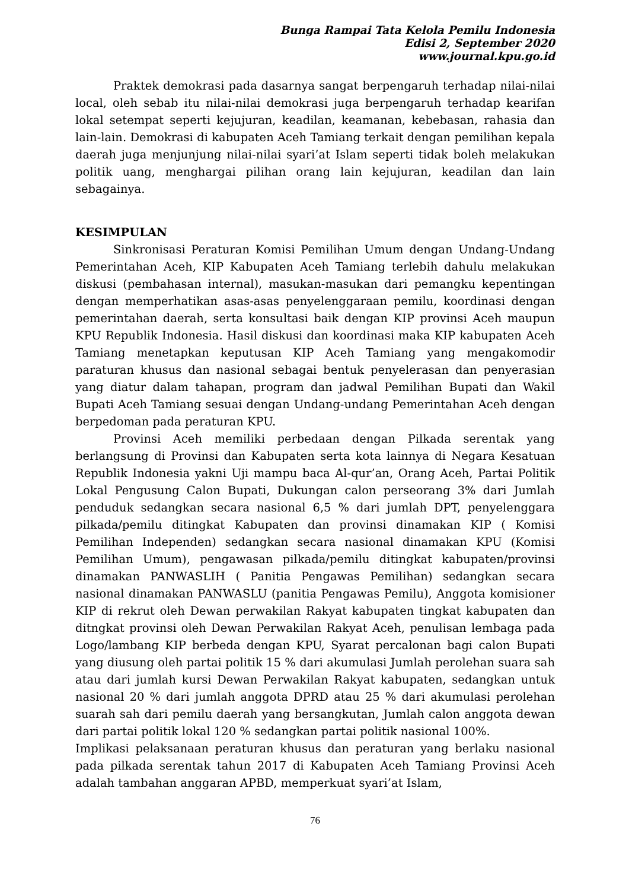Bunga Rampai Tata Kelola Pemilu Indonesia
Edisi 2, September 2020
www.journal.kpu.go.id
Praktek demokrasi pada dasarnya sangat berpengaruh terhadap nilai-nilai local, oleh sebab itu nilai-nilai demokrasi juga berpengaruh terhadap kearifan lokal setempat seperti kejujuran, keadilan, keamanan, kebebasan, rahasia dan lain-lain. Demokrasi di kabupaten Aceh Tamiang terkait dengan pemilihan kepala daerah juga menjunjung nilai-nilai syari’at Islam seperti tidak boleh melakukan politik uang, menghargai pilihan orang lain kejujuran, keadilan dan lain sebagainya.
KESIMPULAN
Sinkronisasi Peraturan Komisi Pemilihan Umum dengan Undang-Undang Pemerintahan Aceh, KIP Kabupaten Aceh Tamiang terlebih dahulu melakukan diskusi (pembahasan internal), masukan-masukan dari pemangku kepentingan dengan memperhatikan asas-asas penyelenggaraan pemilu, koordinasi dengan pemerintahan daerah, serta konsultasi baik dengan KIP provinsi Aceh maupun KPU Republik Indonesia. Hasil diskusi dan koordinasi maka KIP kabupaten Aceh Tamiang menetapkan keputusan KIP Aceh Tamiang yang mengakomodir paraturan khusus dan nasional sebagai bentuk penyelerasan dan penyerasian yang diatur dalam tahapan, program dan jadwal Pemilihan Bupati dan Wakil Bupati Aceh Tamiang sesuai dengan Undang-undang Pemerintahan Aceh dengan berpedoman pada peraturan KPU.
Provinsi Aceh memiliki perbedaan dengan Pilkada serentak yang berlangsung di Provinsi dan Kabupaten serta kota lainnya di Negara Kesatuan Republik Indonesia yakni Uji mampu baca Al-qur’an, Orang Aceh, Partai Politik Lokal Pengusung Calon Bupati, Dukungan calon perseorang 3% dari Jumlah penduduk sedangkan secara nasional 6,5 % dari jumlah DPT, penyelenggara pilkada/pemilu ditingkat Kabupaten dan provinsi dinamakan KIP ( Komisi Pemilihan Independen) sedangkan secara nasional dinamakan KPU (Komisi Pemilihan Umum), pengawasan pilkada/pemilu ditingkat kabupaten/provinsi dinamakan PANWASLIH ( Panitia Pengawas Pemilihan) sedangkan secara nasional dinamakan PANWASLU (panitia Pengawas Pemilu), Anggota komisioner KIP di rekrut oleh Dewan perwakilan Rakyat kabupaten tingkat kabupaten dan ditngkat provinsi oleh Dewan Perwakilan Rakyat Aceh, penulisan lembaga pada Logo/lambang KIP berbeda dengan KPU, Syarat percalonan bagi calon Bupati yang diusung oleh partai politik 15 % dari akumulasi Jumlah perolehan suara sah atau dari jumlah kursi Dewan Perwakilan Rakyat kabupaten, sedangkan untuk nasional 20 % dari jumlah anggota DPRD atau 25 % dari akumulasi perolehan suarah sah dari pemilu daerah yang bersangkutan, Jumlah calon anggota dewan dari partai politik lokal 120 % sedangkan partai politik nasional 100%.
Implikasi pelaksanaan peraturan khusus dan peraturan yang berlaku nasional pada pilkada serentak tahun 2017 di Kabupaten Aceh Tamiang Provinsi Aceh adalah tambahan anggaran APBD, memperkuat syari’at Islam,
76